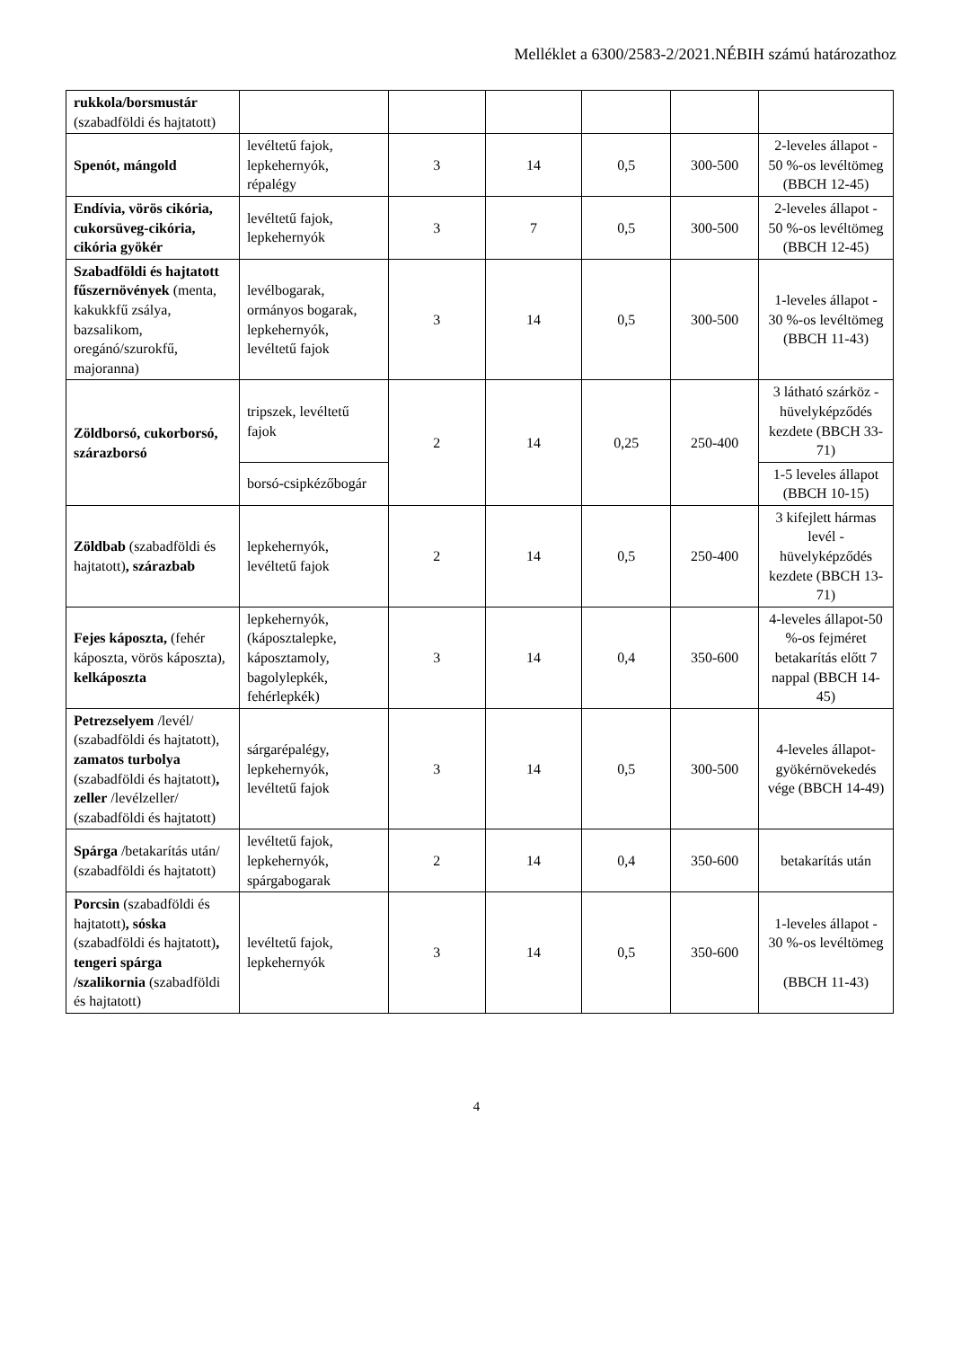Melléklet a 6300/2583-2/2021.NÉBIH számú határozathoz
| rukkola/borsmustár (szabadföldi és hajtatott) | | | | | | |
| Spenót, mángold | levéltetű fajok, lepkehernyók, répalégy | 3 | 14 | 0,5 | 300-500 | 2-leveles állapot - 50 %-os levéltömeg (BBCH 12-45) |
| Endívia, vörös cikória, cukorsüveg-cikória, cikória gyökér | levéltetű fajok, lepkehernyók | 3 | 7 | 0,5 | 300-500 | 2-leveles állapot - 50 %-os levéltömeg (BBCH 12-45) |
| Szabadföldi és hajtatott fűszernövények (menta, kakukkfű zsálya, bazsalikom, oregánó/szurokfű, majoranna) | levélbogarak, ormányos bogarak, lepkehernyók, levéltetű fajok | 3 | 14 | 0,5 | 300-500 | 1-leveles állapot - 30 %-os levéltömeg (BBCH 11-43) |
| Zöldborsó, cukorborsó, szárazborsó | tripszek, levéltetű fajok | 2 | 14 | 0,25 | 250-400 | 3 látható szárköz -hüvelyképződés kezdete (BBCH 33-71) |
| | borsó-csipkézőbogár | | | | | 1-5 leveles állapot (BBCH 10-15) |
| Zöldbab (szabadföldi és hajtatott) , szárazbab | lepkehernyók, levéltetű fajok | 2 | 14 | 0,5 | 250-400 | 3 kifejlett hármas levél - hüvelyképződés kezdete (BBCH 13-71) |
| Fejes káposzta, (fehér káposzta, vörös káposzta), kelkáposzta | lepkehernyók, (káposztalepke, káposztamoly, bagolylepkék, fehérlepkék) | 3 | 14 | 0,4 | 350-600 | 4-leveles állapot-50 %-os fejméret betakarítás előtt 7 nappal (BBCH 14-45) |
| Petrezselyem /levél/ (szabadföldi és hajtatott), zamatos turbolya (szabadföldi és hajtatott) , zeller /levélzeller/ (szabadföldi és hajtatott) | sárgarépalégy, lepkehernyók, levéltetű fajok | 3 | 14 | 0,5 | 300-500 | 4-leveles állapot-gyökérnövekedés vége (BBCH 14-49) |
| Spárga /betakarítás után/ (szabadföldi és hajtatott) | levéltetű fajok, lepkehernyók, spárgabogarak | 2 | 14 | 0,4 | 350-600 | betakarítás után |
| Porcsin (szabadföldi és hajtatott) , sóska (szabadföldi és hajtatott) , tengeri spárga /szalikornia (szabadföldi és hajtatott) | levéltetű fajok, lepkehernyók | 3 | 14 | 0,5 | 350-600 | 1-leveles állapot - 30 %-os levéltömeg (BBCH 11-43) |
4